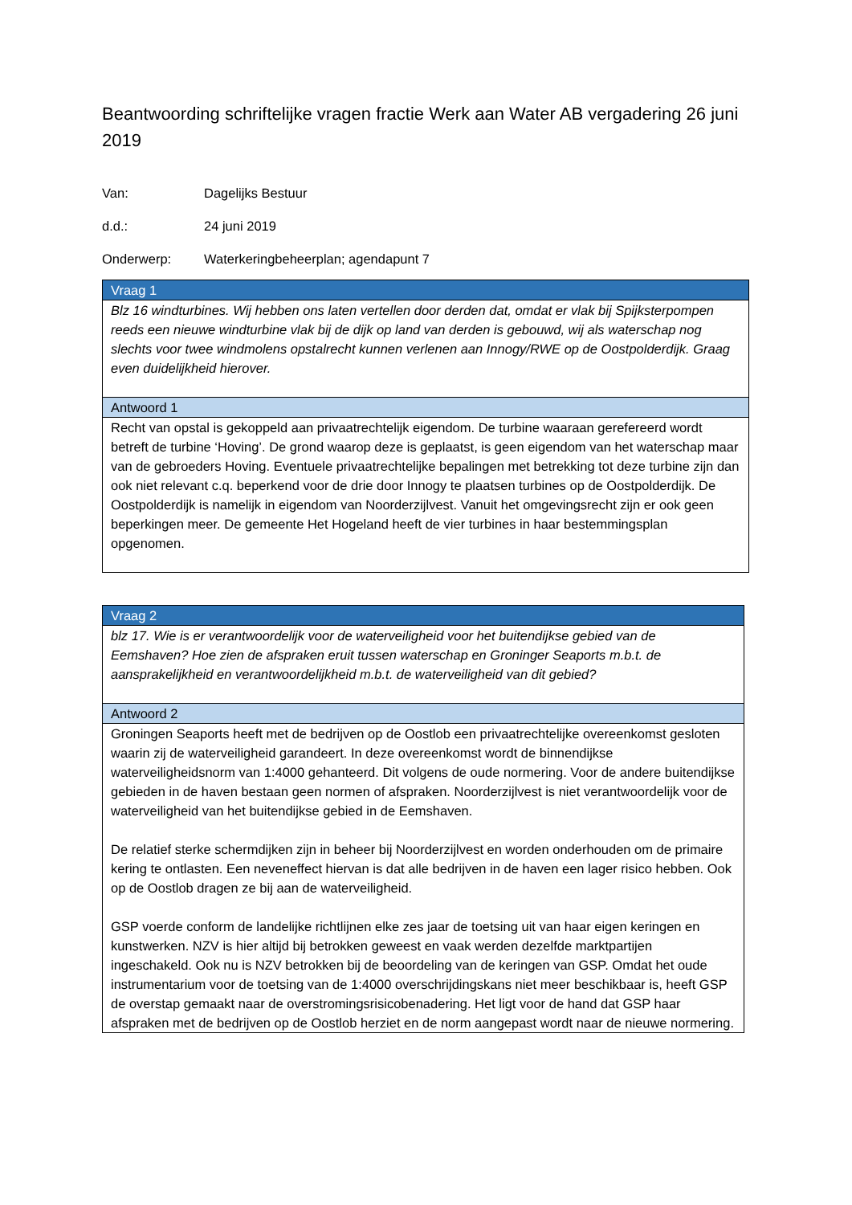Beantwoording schriftelijke vragen fractie Werk aan Water AB vergadering 26 juni 2019
Van: Dagelijks Bestuur
d.d.: 24 juni 2019
Onderwerp: Waterkeringbeheerplan; agendapunt 7
| Vraag 1 |
| --- |
| Blz 16 windturbines. Wij hebben ons laten vertellen door derden dat, omdat er vlak bij Spijksterpompen reeds een nieuwe windturbine vlak bij de dijk op land van derden is gebouwd, wij als waterschap nog slechts voor twee windmolens opstalrecht kunnen verlenen aan Innogy/RWE op de Oostpolderdijk. Graag even duidelijkheid hierover. |
| Antwoord 1 |
| Recht van opstal is gekoppeld aan privaatrechtelijk eigendom. De turbine waaraan gerefereerd wordt betreft de turbine ‘Hoving’. De grond waarop deze is geplaatst, is geen eigendom van het waterschap maar van de gebroeders Hoving. Eventuele privaatrechtelijke bepalingen met betrekking tot deze turbine zijn dan ook niet relevant c.q. beperkend voor de drie door Innogy te plaatsen turbines op de Oostpolderdijk. De Oostpolderdijk is namelijk in eigendom van Noorderzijlvest. Vanuit het omgevingsrecht zijn er ook geen beperkingen meer. De gemeente Het Hogeland heeft de vier turbines in haar bestemmingsplan opgenomen. |
| Vraag 2 |
| --- |
| blz 17. Wie is er verantwoordelijk voor de waterveiligheid voor het buitendijkse gebied van de Eemshaven? Hoe zien de afspraken eruit tussen waterschap en Groninger Seaports m.b.t. de aansprakelijkheid en verantwoordelijkheid m.b.t. de waterveiligheid van dit gebied? |
| Antwoord 2 |
| Groningen Seaports heeft met de bedrijven op de Oostlob een privaatrechtelijke overeenkomst gesloten waarin zij de waterveiligheid garandeert. In deze overeenkomst wordt de binnendijkse waterveiligheidsnorm van 1:4000 gehanteerd. Dit volgens de oude normering. Voor de andere buitendijkse gebieden in de haven bestaan geen normen of afspraken. Noorderzijlvest is niet verantwoordelijk voor de waterveiligheid van het buitendijkse gebied in de Eemshaven. De relatief sterke schermdijken zijn in beheer bij Noorderzijlvest en worden onderhouden om de primaire kering te ontlasten. Een neveneffect hiervan is dat alle bedrijven in de haven een lager risico hebben. Ook op de Oostlob dragen ze bij aan de waterveiligheid. GSP voerde conform de landelijke richtlijnen elke zes jaar de toetsing uit van haar eigen keringen en kunstwerken. NZV is hier altijd bij betrokken geweest en vaak werden dezelfde marktpartijen ingeschakeld. Ook nu is NZV betrokken bij de beoordeling van de keringen van GSP. Omdat het oude instrumentarium voor de toetsing van de 1:4000 overschrijdingskans niet meer beschikbaar is, heeft GSP de overstap gemaakt naar de overstromingsrisicobenadering. Het ligt voor de hand dat GSP haar afspraken met de bedrijven op de Oostlob herziet en de norm aangepast wordt naar de nieuwe normering. |